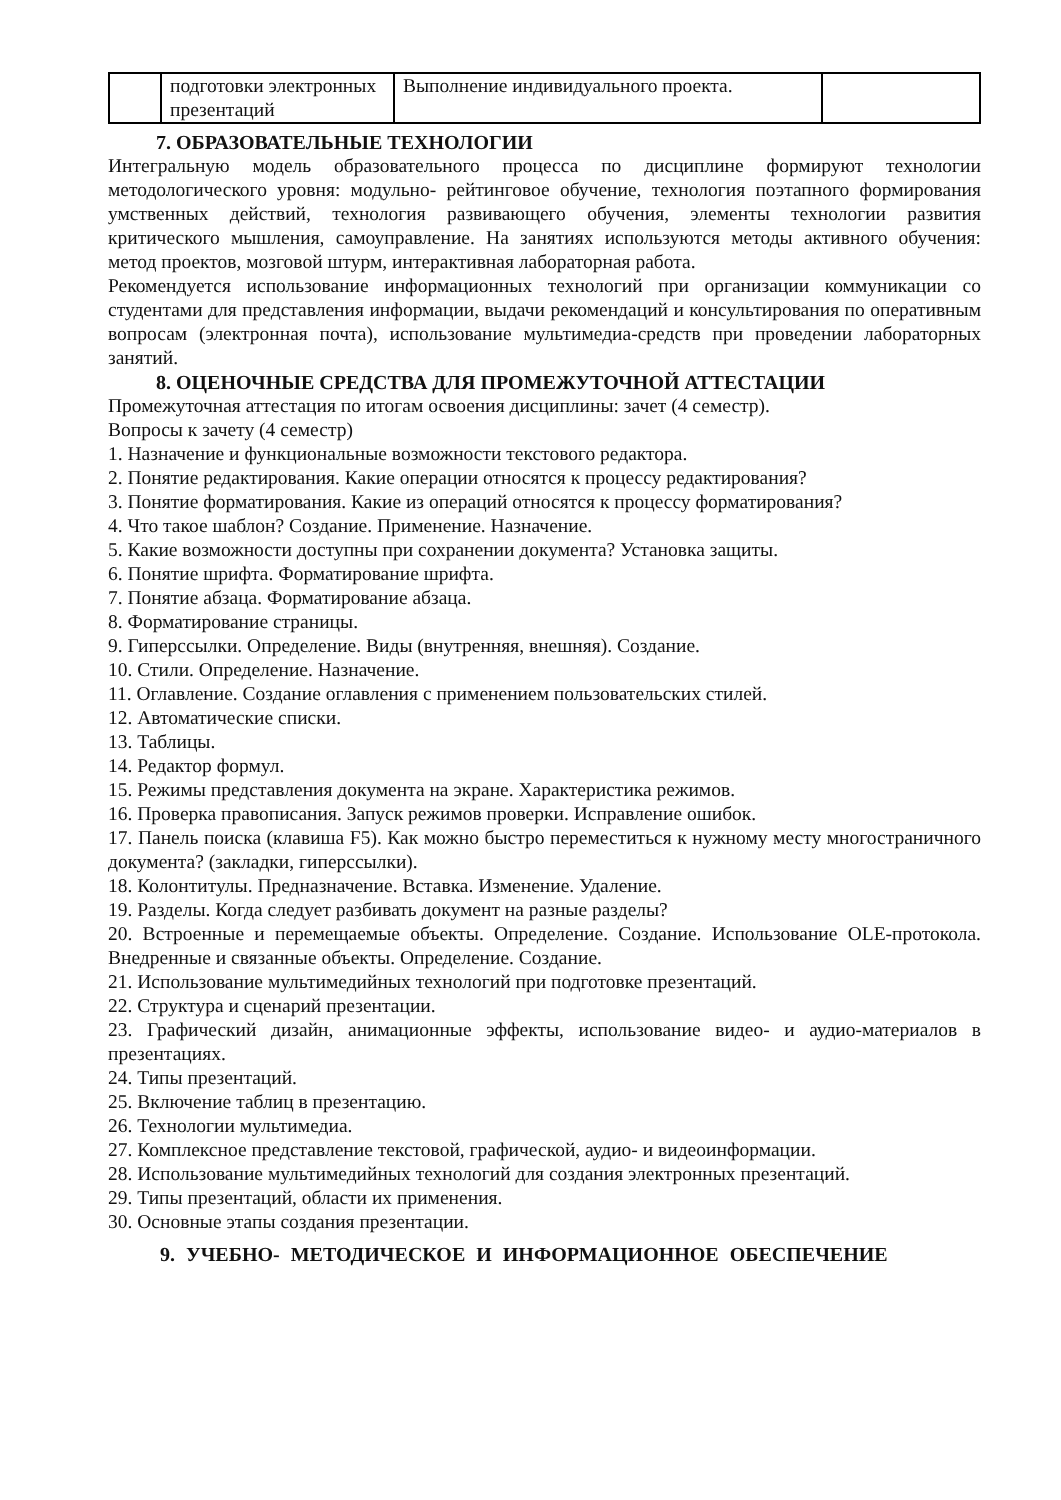| | подготовки электронных презентаций | Выполнение индивидуального проекта. | |
7. ОБРАЗОВАТЕЛЬНЫЕ ТЕХНОЛОГИИ
Интегральную модель образовательного процесса по дисциплине формируют технологии методологического уровня: модульно- рейтинговое обучение, технология поэтапного формирования умственных действий, технология развивающего обучения, элементы технологии развития критического мышления, самоуправление. На занятиях используются методы активного обучения: метод проектов, мозговой штурм, интерактивная лабораторная работа.
Рекомендуется использование информационных технологий при организации коммуникации со студентами для представления информации, выдачи рекомендаций и консультирования по оперативным вопросам (электронная почта), использование мультимедиа-средств при проведении лабораторных занятий.
8. ОЦЕНОЧНЫЕ СРЕДСТВА ДЛЯ ПРОМЕЖУТОЧНОЙ АТТЕСТАЦИИ
Промежуточная аттестация по итогам освоения дисциплины: зачет (4 семестр).
Вопросы к зачету (4 семестр)
1. Назначение и функциональные возможности текстового редактора.
2. Понятие редактирования. Какие операции относятся к процессу редактирования?
3. Понятие форматирования. Какие из операций относятся к процессу форматирования?
4. Что такое шаблон? Создание. Применение. Назначение.
5. Какие возможности доступны при сохранении документа? Установка защиты.
6. Понятие шрифта. Форматирование шрифта.
7. Понятие абзаца. Форматирование абзаца.
8. Форматирование страницы.
9. Гиперссылки. Определение. Виды (внутренняя, внешняя). Создание.
10. Стили. Определение. Назначение.
11. Оглавление. Создание оглавления с применением пользовательских стилей.
12. Автоматические списки.
13. Таблицы.
14. Редактор формул.
15. Режимы представления документа на экране. Характеристика режимов.
16. Проверка правописания. Запуск режимов проверки. Исправление ошибок.
17. Панель поиска (клавиша F5). Как можно быстро переместиться к нужному месту многостраничного документа? (закладки, гиперссылки).
18. Колонтитулы. Предназначение. Вставка. Изменение. Удаление.
19. Разделы. Когда следует разбивать документ на разные разделы?
20. Встроенные и перемещаемые объекты. Определение. Создание. Использование OLE-протокола. Внедренные и связанные объекты. Определение. Создание.
21. Использование мультимедийных технологий при подготовке презентаций.
22. Структура и сценарий презентации.
23. Графический дизайн, анимационные эффекты, использование видео- и аудио-материалов в презентациях.
24. Типы презентаций.
25. Включение таблиц в презентацию.
26. Технологии мультимедиа.
27. Комплексное представление текстовой, графической, аудио- и видеоинформации.
28. Использование мультимедийных технологий для создания электронных презентаций.
29. Типы презентаций, области их применения.
30. Основные этапы создания презентации.
9. УЧЕБНО- МЕТОДИЧЕСКОЕ И ИНФОРМАЦИОННОЕ ОБЕСПЕЧЕНИЕ